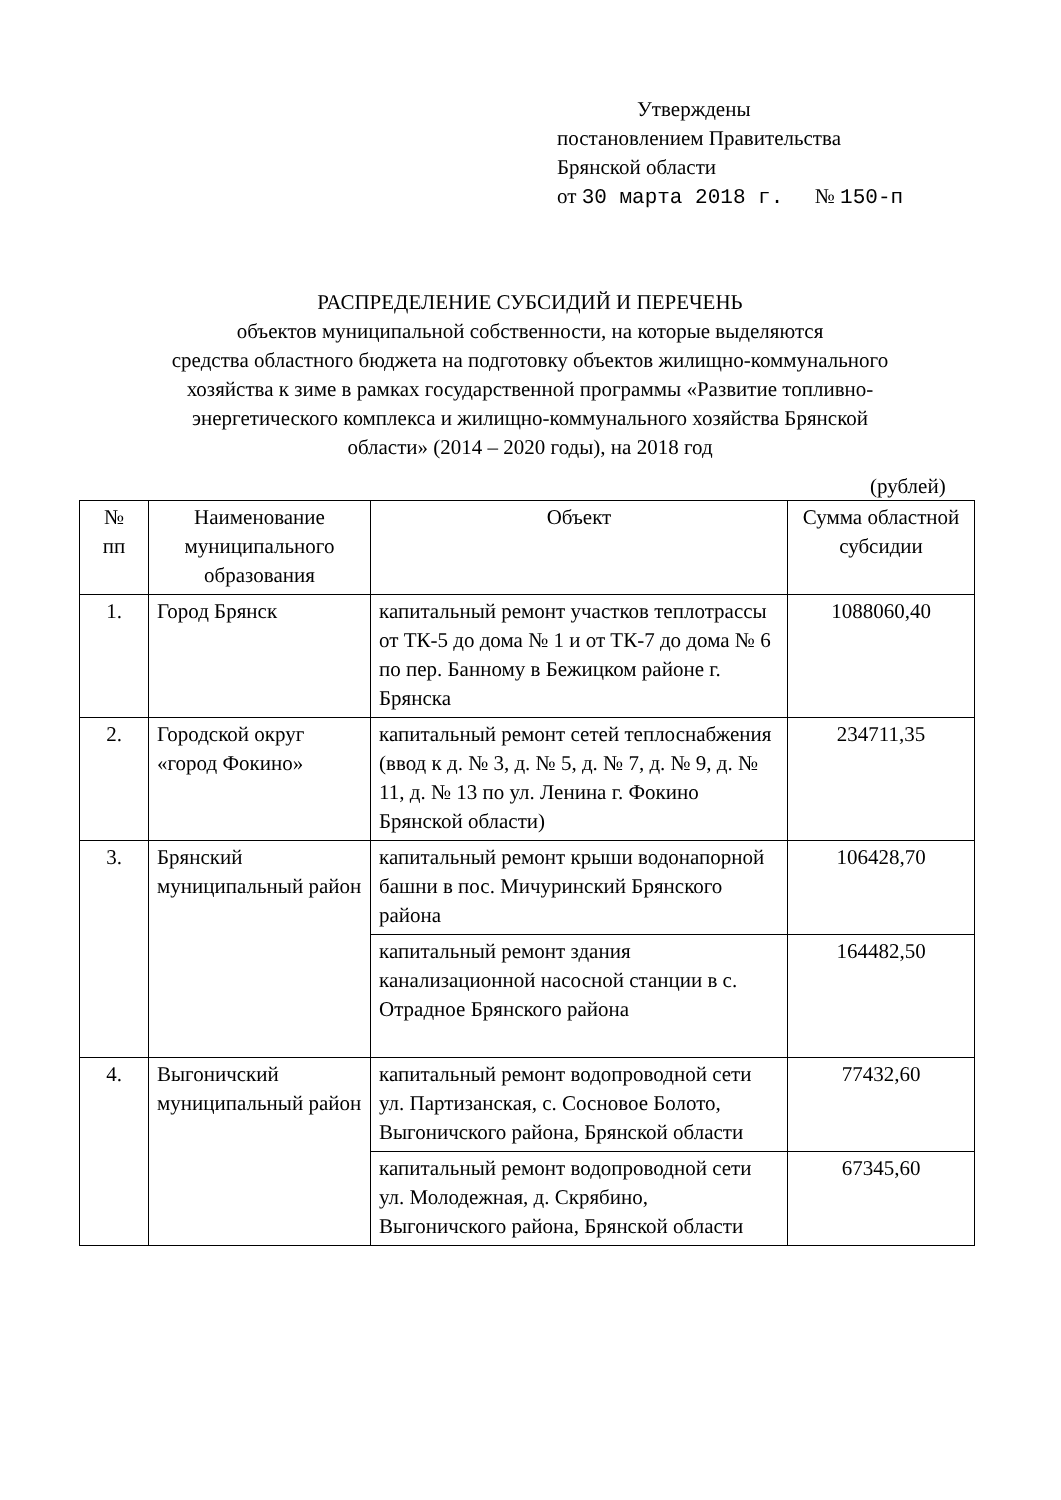Утверждены
постановлением Правительства
Брянской области
от 30 марта 2018 г. № 150-п
РАСПРЕДЕЛЕНИЕ СУБСИДИЙ И ПЕРЕЧЕНЬ
объектов муниципальной собственности, на которые выделяются
средства областного бюджета на подготовку объектов жилищно-коммунального
хозяйства к зиме в рамках государственной программы «Развитие топливно-
энергетического комплекса и жилищно-коммунального хозяйства Брянской
области» (2014 – 2020 годы), на 2018 год
(рублей)
| № пп | Наименование муниципального образования | Объект | Сумма областной субсидии |
| --- | --- | --- | --- |
| 1. | Город Брянск | капитальный ремонт участков теплотрассы от ТК-5 до дома № 1 и от ТК-7 до дома № 6 по пер. Банному в Бежицком районе г. Брянска | 1088060,40 |
| 2. | Городской округ «город Фокино» | капитальный ремонт сетей теплоснабжения (ввод к д. № 3, д. № 5, д. № 7, д. № 9, д. № 11, д. № 13 по ул. Ленина г. Фокино Брянской области) | 234711,35 |
| 3. | Брянский муниципальный район | капитальный ремонт крыши водонапорной башни в пос. Мичуринский Брянского района | 106428,70 |
| | | капитальный ремонт здания канализационной насосной станции в с. Отрадное Брянского района | 164482,50 |
| 4. | Выгоничский муниципальный район | капитальный ремонт водопроводной сети ул. Партизанская, с. Сосновое Болото, Выгоничского района, Брянской области | 77432,60 |
| | | капитальный ремонт водопроводной сети ул. Молодежная, д. Скрябино, Выгоничского района, Брянской области | 67345,60 |